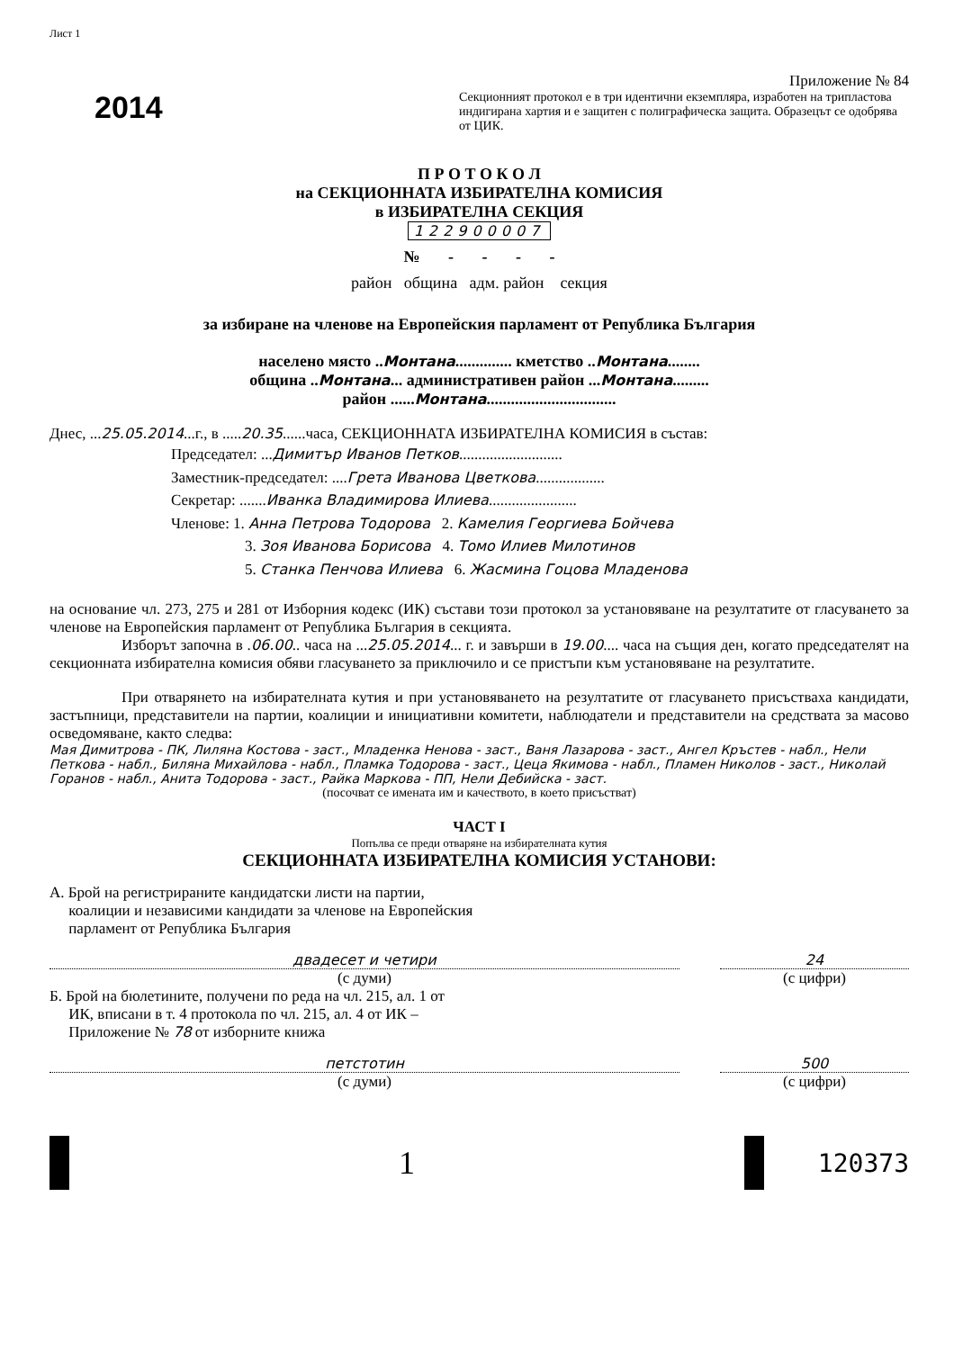Лист 1
2014
Приложение № 84
Секционният протокол е в три идентични екземпляра, изработен на трипластова индигирана хартия и е защитен с полиграфическа защита. Образецът се одобрява от ЦИК.
П Р О Т О К О Л
на СЕКЦИОННАТА ИЗБИРАТЕЛНА КОМИСИЯ
в ИЗБИРАТЕЛНА СЕКЦИЯ
122900007
№ - - - -
район община адм. район секция
за избиране на членове на Европейския парламент от Република България
населено място ..Монтана.............. кметство ..Монтана........
община ..Монтана... административен район ...Монтана.........
район ......Монтана................................
Днес, ...25.05.2014...г., в .....20.35......часа, СЕКЦИОННАТА ИЗБИРАТЕЛНА КОМИСИЯ в състав:
Председател: ...Димитър Иванов Петков...........................
Заместник-председател: ....Грета Иванова Цветкова..................
Секретар: .......Иванка Владимирова Илиева.......................
Членове: 1. Анна Петрова Тодорова 2. Камелия Георгиева Бойчева
3. Зоя Иванова Борисова 4. Томо Илиев Милотинов
5. Станка Пенчова Илиева 6. Жасмина Гоцова Младенова
на основание чл. 273, 275 и 281 от Изборния кодекс (ИК) състави този протокол за установяване на резултатите от гласуването за членове на Европейския парламент от Република България в секцията.
Изборът започна в .06.00.. часа на ...25.05.2014... г. и завърши в 19.00.... часа на същия ден, когато председателят на секционната избирателна комисия обяви гласуването за приключило и се пристъпи към установяване на резултатите.
При отварянето на избирателната кутия и при установяването на резултатите от гласуването присъстваха кандидати, застъпници, представители на партии, коалиции и инициативни комитети, наблюдатели и представители на средствата за масово осведомяване, както следва:
Мая Димитрова - ПК, Лиляна Костова - заст., Младенка Ненова - заст., Ваня Лазарова - заст., Ангел Кръстев - набл., Нели Петкова - набл., Биляна Михайлова - набл., Пламка Тодорова - заст., Цеца Якимова - набл., Пламен Николов - заст., Николай Горанов - набл., Анита Тодорова - заст., Райка Маркова - ПП, Нели Дебийска - заст.
(посочват се имената им и качеството, в което присъстват)
ЧАСТ I
Попълва се преди отваряне на избирателната кутия
СЕКЦИОННАТА ИЗБИРАТЕЛНА КОМИСИЯ УСТАНОВИ:
А. Брой на регистрираните кандидатски листи на партии,
коалиции и независими кандидати за членове на Европейския
парламент от Република България
двадесет и четири 24
(с думи) (с цифри)
Б. Брой на бюлетините, получени по реда на чл. 215, ал. 1 от
ИК, вписани в т. 4 протокола по чл. 215, ал. 4 от ИК –
Приложение № 78 от изборните книжа
петстотин 500
(с думи) (с цифри)
1
120373